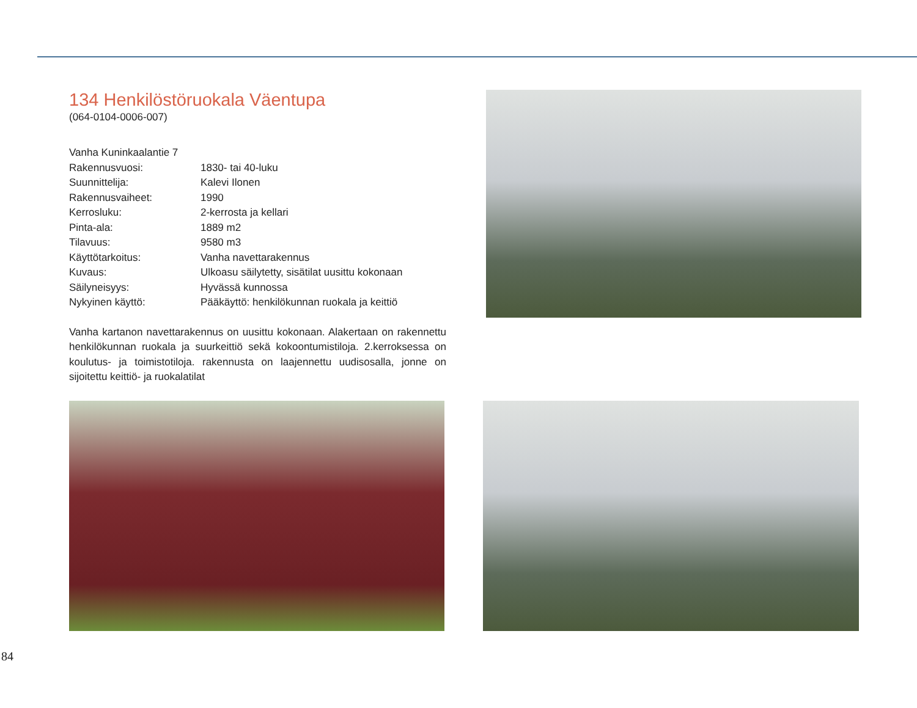134 Henkilöstöruokala Väentupa
(064-0104-0006-007)
| Vanha Kuninkaalantie 7 | |
| Rakennusvuosi: | 1830- tai 40-luku |
| Suunnittelija: | Kalevi Ilonen |
| Rakennusvaiheet: | 1990 |
| Kerrosluku: | 2-kerrosta ja kellari |
| Pinta-ala: | 1889 m2 |
| Tilavuus: | 9580 m3 |
| Käyttötarkoitus: | Vanha navettarakennus |
| Kuvaus: | Ulkoasu säilytetty, sisätilat uusittu kokonaan |
| Säilyneisyys: | Hyvässä kunnossa |
| Nykyinen käyttö: | Pääkäyttö: henkilökunnan ruokala ja keittiö |
Vanha kartanon navettarakennus on uusittu kokonaan. Alakertaan on rakennettu henkilökunnan ruokala ja suurkeittiö sekä kokoontumistiloja. 2.kerroksessa on koulutus- ja toimistotiloja. rakennusta on laajennettu uudisosalla, jonne on sijoitettu keittiö- ja ruokalatilat
84